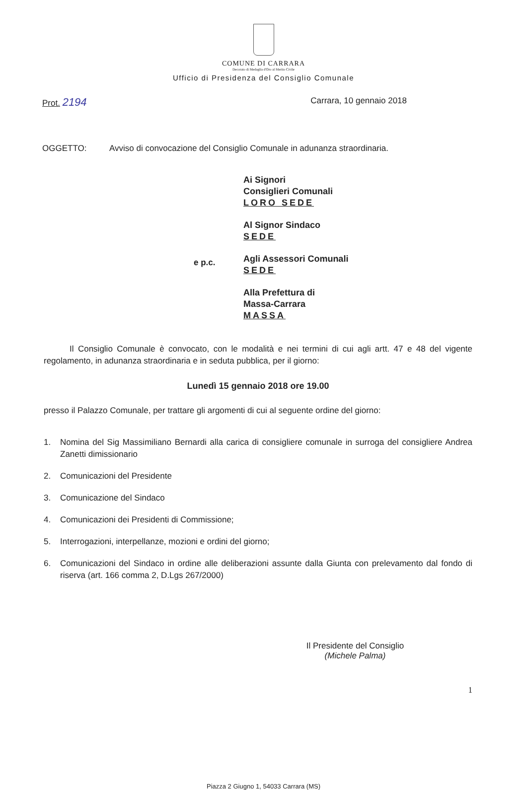COMUNE DI CARRARA
Decorato di Medaglia d'Oro al Merito Civile
Ufficio di Presidenza del Consiglio Comunale
Prot. 2194
Carrara, 10 gennaio 2018
OGGETTO: Avviso di convocazione del Consiglio Comunale in adunanza straordinaria.
e p.c.
Ai Signori
Consiglieri Comunali
LORO SEDE
Al Signor Sindaco
SEDE
Agli Assessori Comunali
SEDE
Alla Prefettura di
Massa-Carrara
MASSA
Il Consiglio Comunale è convocato, con le modalità e nei termini di cui agli artt. 47 e 48 del vigente regolamento, in adunanza straordinaria e in seduta pubblica, per il giorno:
Lunedì 15 gennaio 2018 ore 19.00
presso il Palazzo Comunale, per trattare gli argomenti di cui al seguente ordine del giorno:
1. Nomina del Sig Massimiliano Bernardi alla carica di consigliere comunale in surroga del consigliere Andrea Zanetti dimissionario
2. Comunicazioni del Presidente
3. Comunicazione del Sindaco
4. Comunicazioni dei Presidenti di Commissione;
5. Interrogazioni, interpellanze, mozioni e ordini del giorno;
6. Comunicazioni del Sindaco in ordine alle deliberazioni assunte dalla Giunta con prelevamento dal fondo di riserva (art. 166 comma 2, D.Lgs 267/2000)
Il Presidente del Consiglio
(Michele Palma)
Piazza 2 Giugno 1, 54033 Carrara (MS)
1